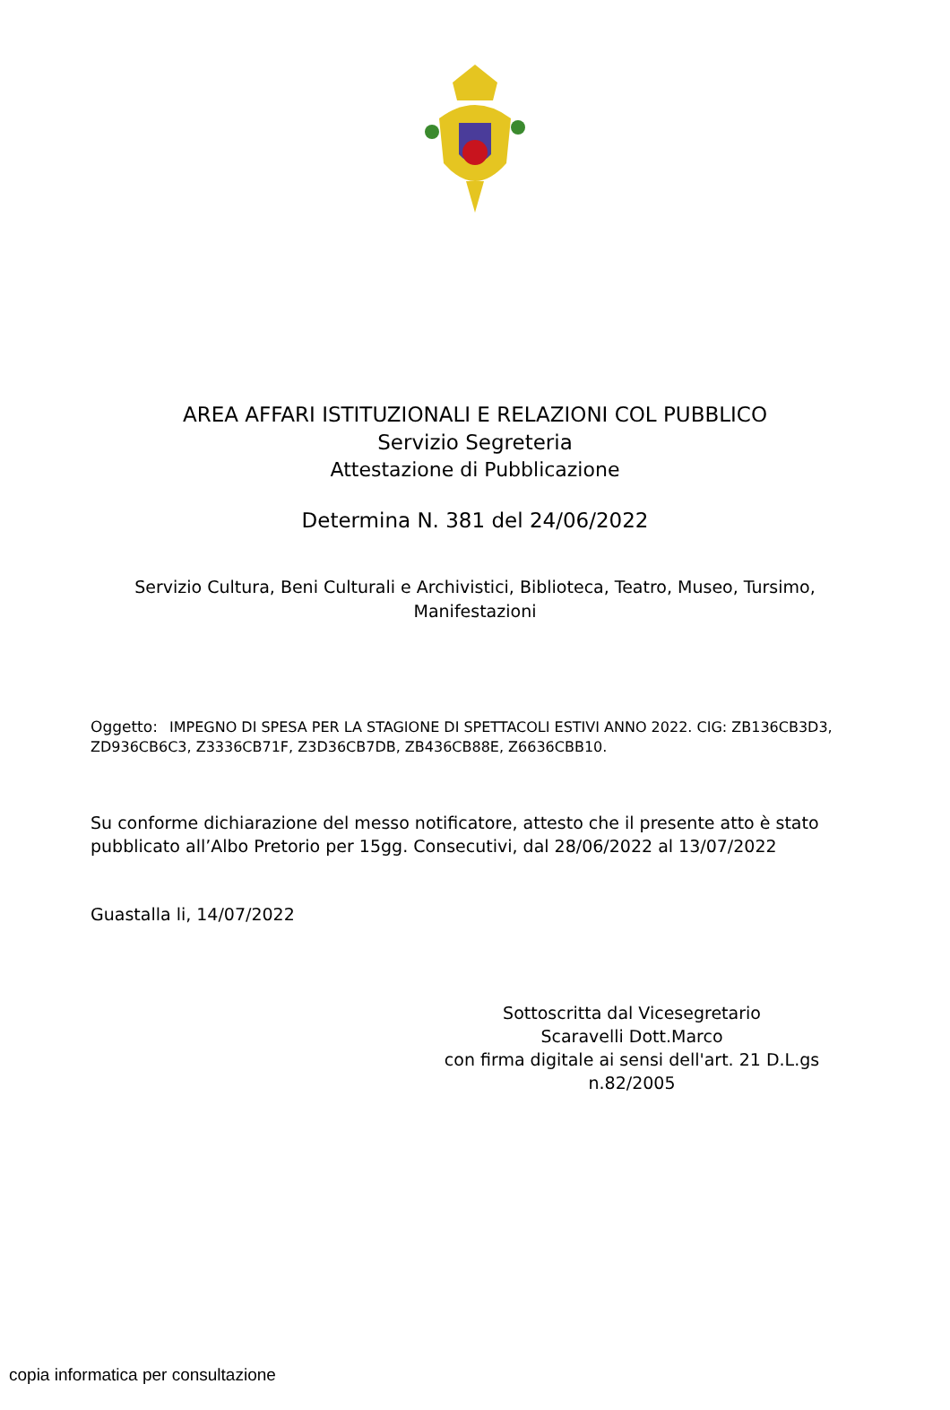AREA AFFARI ISTITUZIONALI E RELAZIONI COL PUBBLICO
Servizio Segreteria
Attestazione di Pubblicazione
Determina N. 381 del 24/06/2022
Servizio Cultura, Beni Culturali e Archivistici, Biblioteca, Teatro, Museo, Tursimo, Manifestazioni
Oggetto: IMPEGNO DI SPESA PER LA STAGIONE DI SPETTACOLI ESTIVI ANNO 2022. CIG: ZB136CB3D3, ZD936CB6C3, Z3336CB71F, Z3D36CB7DB, ZB436CB88E, Z6636CBB10.
Su conforme dichiarazione del messo notificatore, attesto che il presente atto è stato pubblicato all’Albo Pretorio per 15gg. Consecutivi, dal 28/06/2022 al 13/07/2022
Guastalla li, 14/07/2022
Sottoscritta dal Vicesegretario
Scaravelli Dott.Marco
con firma digitale ai sensi dell'art. 21 D.L.gs n.82/2005
copia informatica per consultazione